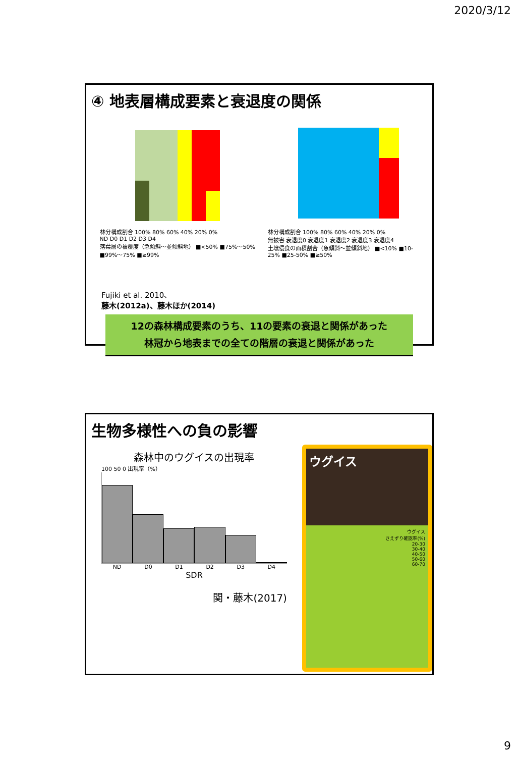2020/3/12
④ 地表層構成要素と衰退度の関係
林分構成割合 100% 80% 60% 40% 20% 0%
ND D0 D1 D2 D3 D4
落葉層の被覆度（急傾斜～並傾斜地） ■<50% ■75%～50% ■99%～75% ■≥99%
林分構成割合 100% 80% 60% 40% 20% 0%
無被害 衰退度0 衰退度1 衰退度2 衰退度3 衰退度4
土壌侵食の面積割合（急傾斜～並傾斜地） ■<10% ■10-25% ■25-50% ■≥50%
Fujiki et al. 2010、
藤木(2012a)、藤木ほか(2014)
12の森林構成要素のうち、11の要素の衰退と関係があった
林冠から地表までの全ての階層の衰退と関係があった
生物多様性への負の影響
森林中のウグイスの出現率
100 50 0 出現率（%）
ND D0 D1 D2 D3 D4
SDR
関・藤木(2017)
ウグイス
ウグイス
さえずり確認率(%)
20-30
30-40
40-50
50-60
60-70
9